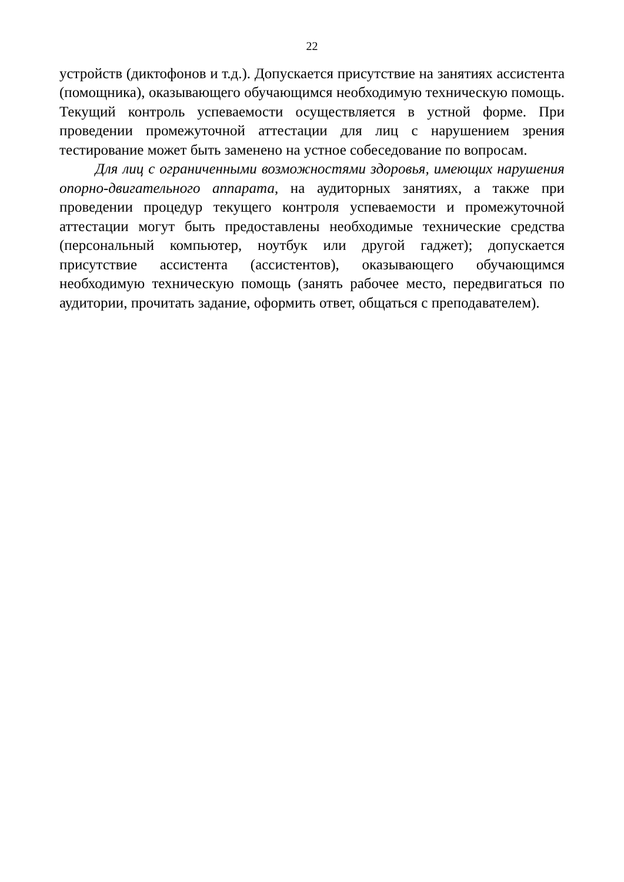22
устройств (диктофонов и т.д.). Допускается присутствие на занятиях ассистента (помощника), оказывающего обучающимся необходимую техническую помощь. Текущий контроль успеваемости осуществляется в устной форме. При проведении промежуточной аттестации для лиц с нарушением зрения тестирование может быть заменено на устное собеседование по вопросам.
Для лиц с ограниченными возможностями здоровья, имеющих нарушения опорно-двигательного аппарата, на аудиторных занятиях, а также при проведении процедур текущего контроля успеваемости и промежуточной аттестации могут быть предоставлены необходимые технические средства (персональный компьютер, ноутбук или другой гаджет); допускается присутствие ассистента (ассистентов), оказывающего обучающимся необходимую техническую помощь (занять рабочее место, передвигаться по аудитории, прочитать задание, оформить ответ, общаться с преподавателем).